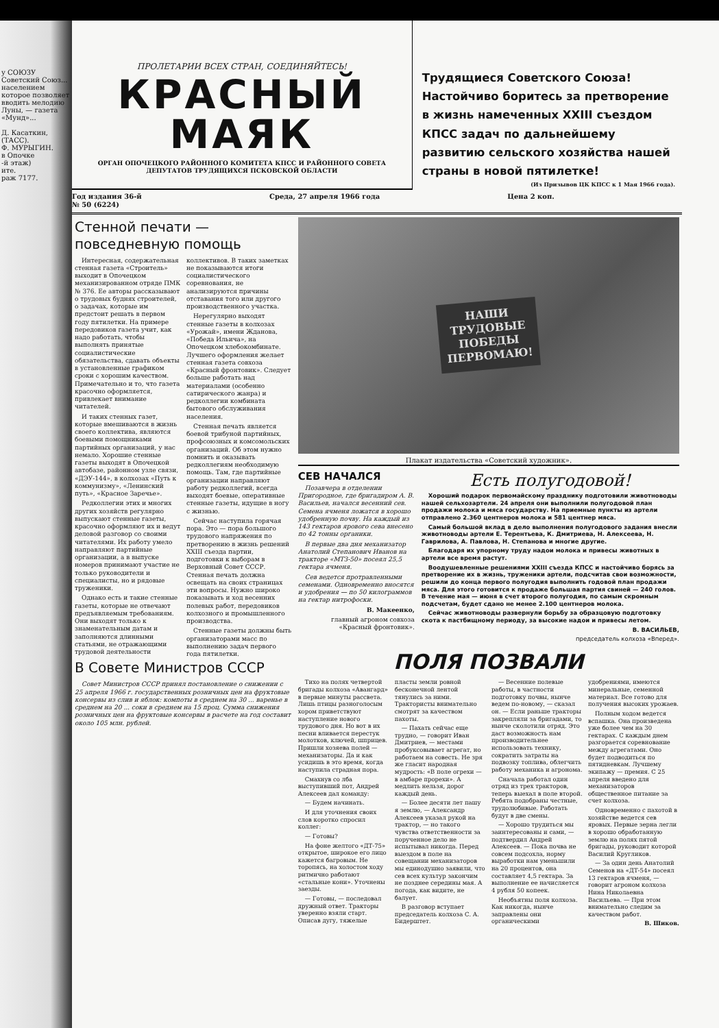у СОЮЗУ
Советский Союз... населением которое позволяет вводить мелодию Луны, — газета «Мунд»...
Д. Касаткин, (ТАСС).
Ф. МУРЫГИН.
в Опочке
-й этаж)
ите.
раж 7177.
ПРОЛЕТАРИИ ВСЕХ СТРАН, СОЕДИНЯЙТЕСЬ!
КРАСНЫЙ
МАЯК
ОРГАН ОПОЧЕЦКОГО РАЙОННОГО КОМИТЕТА КПСС И РАЙОННОГО СОВЕТА
ДЕПУТАТОВ ТРУДЯЩИХСЯ ПСКОВСКОЙ ОБЛАСТИ
Трудящиеся Советского Союза! Настойчиво боритесь за претворение в жизнь намеченных XXIII съездом КПСС задач по дальнейшему развитию сельского хозяйства нашей страны в новой пятилетке!
(Из Призывов ЦК КПСС к 1 Мая 1966 года).
Год издания 36-й
№ 50 (6224) Среда, 27 апреля 1966 года Цена 2 коп.
Стенной печати — повседневную помощь
Интересная, содержательная стенная газета «Строитель» выходит в Опочецком механизированном отряде ПМК № 376. Ее авторы рассказывают о трудовых буднях строителей, о задачах, которые им предстоит решать в первом году пятилетки. На примере передовиков газета учит, как надо работать, чтобы выполнять принятые социалистические обязательства, сдавать объекты в установленные графиком сроки с хорошим качеством. Примечательно и то, что газета красочно оформляется, привлекает внимание читателей.
И таких стенных газет, которые вмешиваются в жизнь своего коллектива, являются боевыми помощниками партийных организаций, у нас немало. Хорошие стенные газеты выходят в Опочецкой автобазе, районном узле связи, «ДЭУ-144», в колхозах «Путь к коммунизму», «Ленинский путь», «Красное Заречье».
Редколлегии этих и многих других хозяйств регулярно выпускают стенные газеты, красочно оформляют их и ведут деловой разговор со своими читателями. Их работу умело направляют партийные организации, а в выпуске номеров принимают участие не только руководители и специалисты, но и рядовые труженики.
Однако есть и такие стенные газеты, которые не отвечают предъявляемым требованиям. Они выходят только к знаменательным датам и заполняются длинными статьями, не отражающими трудовой деятельности коллективов. В таких заметках не показываются итоги социалистического соревнования, не анализируются причины отставания того или другого производственного участка.
Нерегулярно выходят стенные газеты в колхозах «Урожай», имени Жданова, «Победа Ильича», на Опочецком хлебокомбинате. Лучшего оформления желает стенная газета совхоза «Красный фронтовик». Следует больше работать над материалами (особенно сатирического жанра) и редколлегии комбината бытового обслуживания населения.
Стенная печать является боевой трибуной партийных, профсоюзных и комсомольских организаций. Об этом нужно помнить и оказывать редколлегиям необходимую помощь. Там, где партийные организации направляют работу редколлегий, всегда выходят боевые, оперативные стенные газеты, идущие в ногу с жизнью.
Сейчас наступила горячая пора. Это — пора большого трудового напряжения по претворению в жизнь решений XXIII съезда партии, подготовки к выборам в Верховный Совет СССР. Стенная печать должна освещать на своих страницах эти вопросы. Нужно широко показывать и ход весенних полевых работ, передовиков колхозного и промышленного производства.
Стенные газеты должны быть организаторами масс по выполнению задач первого года пятилетки.
В Совете Министров СССР
Совет Министров СССР принял постановление о снижении с 25 апреля 1966 г. государственных розничных цен на фруктовые консервы из слив и яблок: компоты в среднем на 30 ... варенье в среднем на 20 ... соки в среднем на 15 проц. Сумма снижения розничных цен на фруктовые консервы в расчете на год составит около 105 млн. рублей.
НАШИ
ТРУДОВЫЕ
ПОБЕДЫ
ПЕРВОМАЮ!
Плакат издательства «Советский художник».
СЕВ НАЧАЛСЯ
Позавчера в отделении Пригородное, где бригадиром А. В. Васильев, начался весенний сев. Семена ячменя ложатся в хорошо удобренную почву. На каждый из 143 гектаров ярового сева внесено по 42 тонны органики.
В первые два дня механизатор Анатолий Степанович Иванов на тракторе «МТЗ-50» посеял 25,5 гектара ячменя.
Сев ведется протравленными семенами. Одновременно вносятся и удобрения — по 50 килограммов на гектар нитрофоски.
В. Макеенко,
главный агроном совхоза «Красный фронтовик».
Есть полугодовой!
Хороший подарок первомайскому празднику подготовили животноводы нашей сельхозартели. 24 апреля они выполнили полугодовой план продажи молока и мяса государству. На приемные пункты из артели отправлено 2.360 центнеров молока и 581 центнер мяса.
Самый большой вклад в дело выполнения полугодового задания внесли животноводы артели Е. Терентьева, К. Дмитриева, Н. Алексеева, Н. Гаврилова, А. Павлова, Н. Степанова и многие другие.
Благодаря их упорному труду надои молока и привесы животных в артели все время растут.
Воодушевленные решениями XXIII съезда КПСС и настойчиво борясь за претворение их в жизнь, труженики артели, подсчитав свои возможности, решили до конца первого полугодия выполнить годовой план продажи мяса. Для этого готовится к продаже большая партия свиней — 240 голов. В течение мая — июня в счет второго полугодия, по самым скромным подсчетам, будет сдано не менее 2.100 центнеров молока.
Сейчас животноводы развернули борьбу за образцовую подготовку скота к пастбищному периоду, за высокие надои и привесы летом.
В. ВАСИЛЬЕВ,
председатель колхоза «Вперед».
ПОЛЯ ПОЗВАЛИ
Тихо на полях четвертой бригады колхоза «Авангард» в первые минуты рассвета. Лишь птицы разноголосым хором приветствуют наступление нового трудового дня. Но вот в их песни вливается перестук молотков, ключей, шприцев. Пришли хозяева полей — механизаторы. Да и как усидишь в это время, когда наступила страдная пора.
Смахнув со лба выступивший пот, Андрей Алексеев дал команду:
— Будем начинать.
И для уточнения своих слов коротко спросил коллег:
— Готовы?
На фоне желтого «ДТ-75» открытое, широкое его лицо кажется багровым. Не торопясь, на холостом ходу ритмично работают «стальные кони». Уточнены заезды.
— Готовы, — последовал дружный ответ. Тракторы уверенно взяли старт. Описав дугу, тяжелые пласты земли ровной бесконечной лентой тянулись за ними. Трактористы внимательно смотрят за качеством пахоты.
— Пахать сейчас еще трудно, — говорит Иван Дмитриев, — местами пробуксовывает агрегат, но работаем на совесть. Не зря же гласит народная мудрость: «В поле огрехи — в амбаре прорехи». А медлить нельзя, дорог каждый день.
— Более десяти лет пашу я землю, — Александр Алексеев указал рукой на трактор, — но такого чувства ответственности за порученное дело не испытывал никогда. Перед выездом в поле на совещании механизаторов мы единодушно заявили, что сев всех культур закончим не позднее середины мая. А погода, как видите, не балует.
В разговор вступает председатель колхоза С. А. Бидерштет.
— Весенние полевые работы, в частности подготовку почвы, нынче ведем по-новому, — сказал он. — Если раньше тракторы закрепляли за бригадами, то нынче сколотили отряд. Это даст возможность нам производительнее использовать технику, сократить затраты на подвозку топлива, облегчить работу механика и агронома.
Сначала работал один отряд из трех тракторов, теперь выехал в поле второй. Ребята подобраны честные, трудолюбивые. Работать будут в две смены.
— Хорошо трудиться мы заинтересованы и сами, — подтвердил Андрей Алексеев. — Пока почва не совсем подсохла, норму выработки нам уменьшили на 20 процентов, она составляет 4,5 гектара. За выполнение ее начисляется 4 рубля 50 копеек.
Необъятны поля колхоза. Как никогда, нынче заправлены они органическими удобрениями, имеются минеральные, семенной материал. Все готово для получения высоких урожаев.
Полным ходом ведется вспашка. Она произведена уже более чем на 30 гектарах. С каждым днем разгорается соревнование между агрегатами. Оно будет подводиться по пятидневкам. Лучшему экипажу — премия. С 25 апреля введено для механизаторов общественное питание за счет колхоза.
Одновременно с пахотой в хозяйстве ведется сев яровых. Первые зерна легли в хорошо обработанную землю на полях пятой бригады, руководит которой Василий Кругликов.
— За один день Анатолий Семенов на «ДТ-54» посеял 13 гектаров ячменя, — говорит агроном колхоза Нина Николаевна Васильева. — При этом внимательно следим за качеством работ.
В. Шиков.